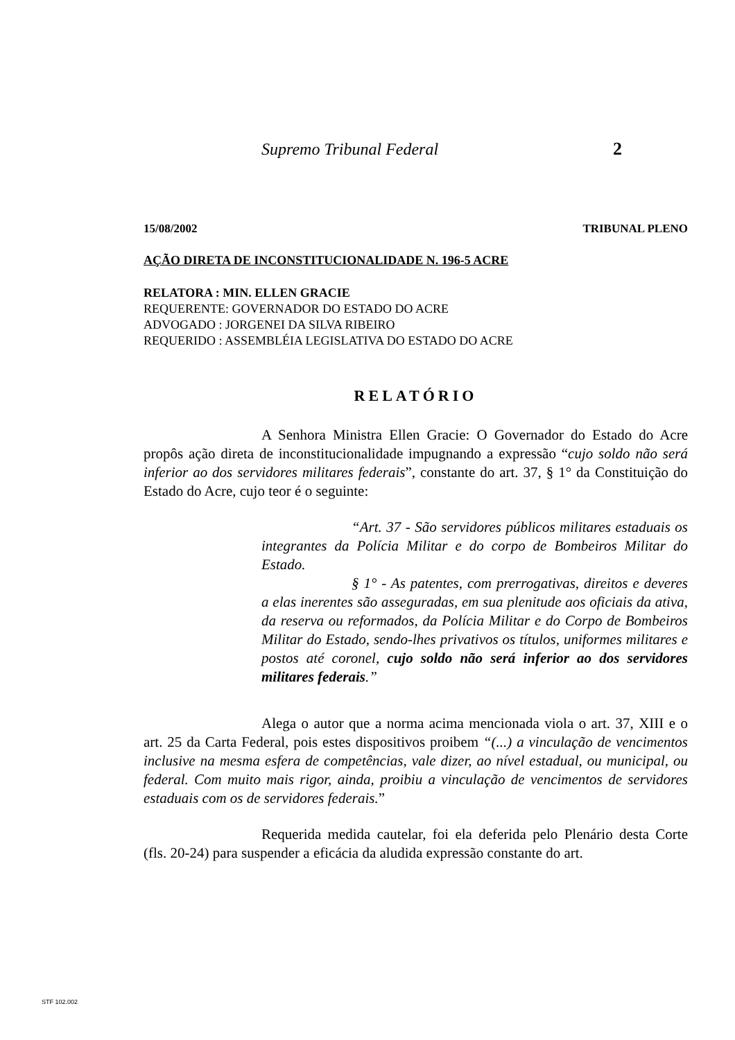Supremo Tribunal Federal 2
15/08/2002 TRIBUNAL PLENO
AÇÃO DIRETA DE INCONSTITUCIONALIDADE N. 196-5 ACRE
RELATORA : MIN. ELLEN GRACIE
REQUERENTE: GOVERNADOR DO ESTADO DO ACRE
ADVOGADO : JORGENEI DA SILVA RIBEIRO
REQUERIDO : ASSEMBLÉIA LEGISLATIVA DO ESTADO DO ACRE
RELATÓRIO
A Senhora Ministra Ellen Gracie: O Governador do Estado do Acre propôs ação direta de inconstitucionalidade impugnando a expressão “cujo soldo não será inferior ao dos servidores militares federais”, constante do art. 37, § 1° da Constituição do Estado do Acre, cujo teor é o seguinte:
“Art. 37 - São servidores públicos militares estaduais os integrantes da Polícia Militar e do corpo de Bombeiros Militar do Estado.
§ 1° - As patentes, com prerrogativas, direitos e deveres a elas inerentes são asseguradas, em sua plenitude aos oficiais da ativa, da reserva ou reformados, da Polícia Militar e do Corpo de Bombeiros Militar do Estado, sendo-lhes privativos os títulos, uniformes militares e postos até coronel, cujo soldo não será inferior ao dos servidores militares federais.”
Alega o autor que a norma acima mencionada viola o art. 37, XIII e o art. 25 da Carta Federal, pois estes dispositivos proibem “(...) a vinculação de vencimentos inclusive na mesma esfera de competências, vale dizer, ao nível estadual, ou municipal, ou federal. Com muito mais rigor, ainda, proibiu a vinculação de vencimentos de servidores estaduais com os de servidores federais.”
Requerida medida cautelar, foi ela deferida pelo Plenário desta Corte (fls. 20-24) para suspender a eficácia da aludida expressão constante do art.
STF 102.002